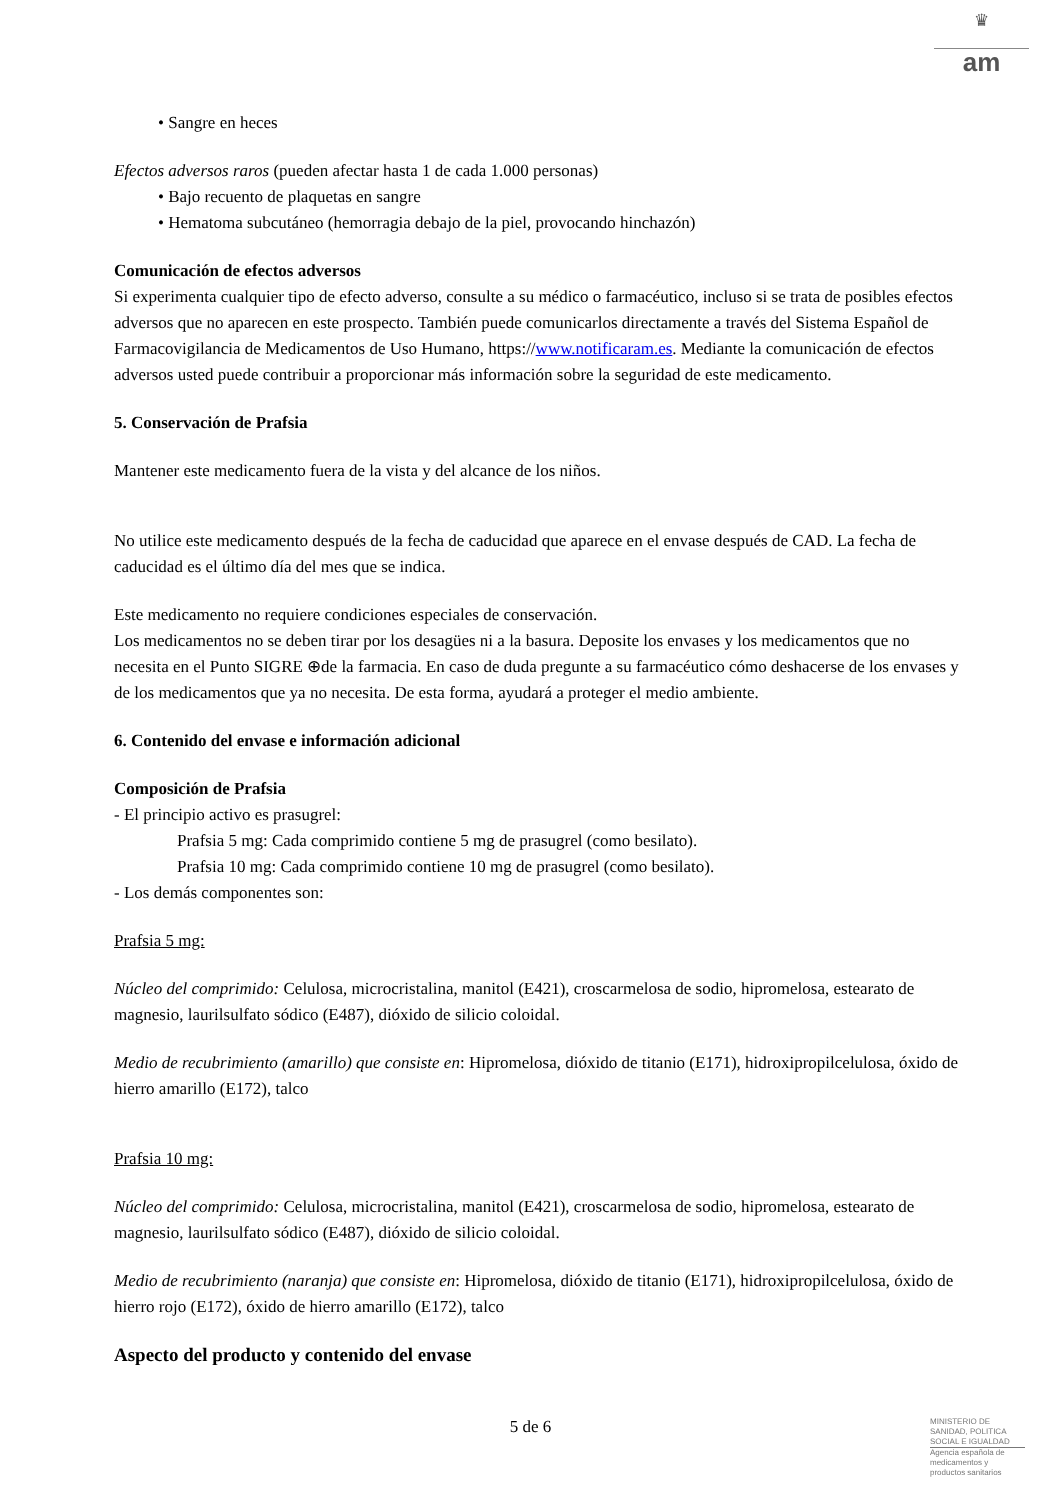♛
am
• Sangre en heces
Efectos adversos raros (pueden afectar hasta 1 de cada 1.000 personas)
• Bajo recuento de plaquetas en sangre
• Hematoma subcutáneo (hemorragia debajo de la piel, provocando hinchazón)
Comunicación de efectos adversos
Si experimenta cualquier tipo de efecto adverso, consulte a su médico o farmacéutico, incluso si se trata de posibles efectos adversos que no aparecen en este prospecto. También puede comunicarlos directamente a través del Sistema Español de Farmacovigilancia de Medicamentos de Uso Humano, https://www.notificaram.es. Mediante la comunicación de efectos adversos usted puede contribuir a proporcionar más información sobre la seguridad de este medicamento.
5. Conservación de Prafsia
Mantener este medicamento fuera de la vista y del alcance de los niños.
No utilice este medicamento después de la fecha de caducidad que aparece en el envase después de CAD. La fecha de caducidad es el último día del mes que se indica.
Este medicamento no requiere condiciones especiales de conservación.
Los medicamentos no se deben tirar por los desagües ni a la basura. Deposite los envases y los medicamentos que no necesita en el Punto SIGRE ⊕de la farmacia. En caso de duda pregunte a su farmacéutico cómo deshacerse de los envases y de los medicamentos que ya no necesita. De esta forma, ayudará a proteger el medio ambiente.
6. Contenido del envase e información adicional
Composición de Prafsia
- El principio activo es prasugrel:
Prafsia 5 mg: Cada comprimido contiene 5 mg de prasugrel (como besilato).
Prafsia 10 mg: Cada comprimido contiene 10 mg de prasugrel (como besilato).
- Los demás componentes son:
Prafsia 5 mg:
Núcleo del comprimido: Celulosa, microcristalina, manitol (E421), croscarmelosa de sodio, hipromelosa, estearato de magnesio, laurilsulfato sódico (E487), dióxido de silicio coloidal.
Medio de recubrimiento (amarillo) que consiste en: Hipromelosa, dióxido de titanio (E171), hidroxipropilcelulosa, óxido de hierro amarillo (E172), talco
Prafsia 10 mg:
Núcleo del comprimido: Celulosa, microcristalina, manitol (E421), croscarmelosa de sodio, hipromelosa, estearato de magnesio, laurilsulfato sódico (E487), dióxido de silicio coloidal.
Medio de recubrimiento (naranja) que consiste en: Hipromelosa, dióxido de titanio (E171), hidroxipropilcelulosa, óxido de hierro rojo (E172), óxido de hierro amarillo (E172), talco
Aspecto del producto y contenido del envase
5 de 6
MINISTERIO DE SANIDAD, POLITICA SOCIAL E IGUALDAD
Agencia española de medicamentos y productos sanitarios